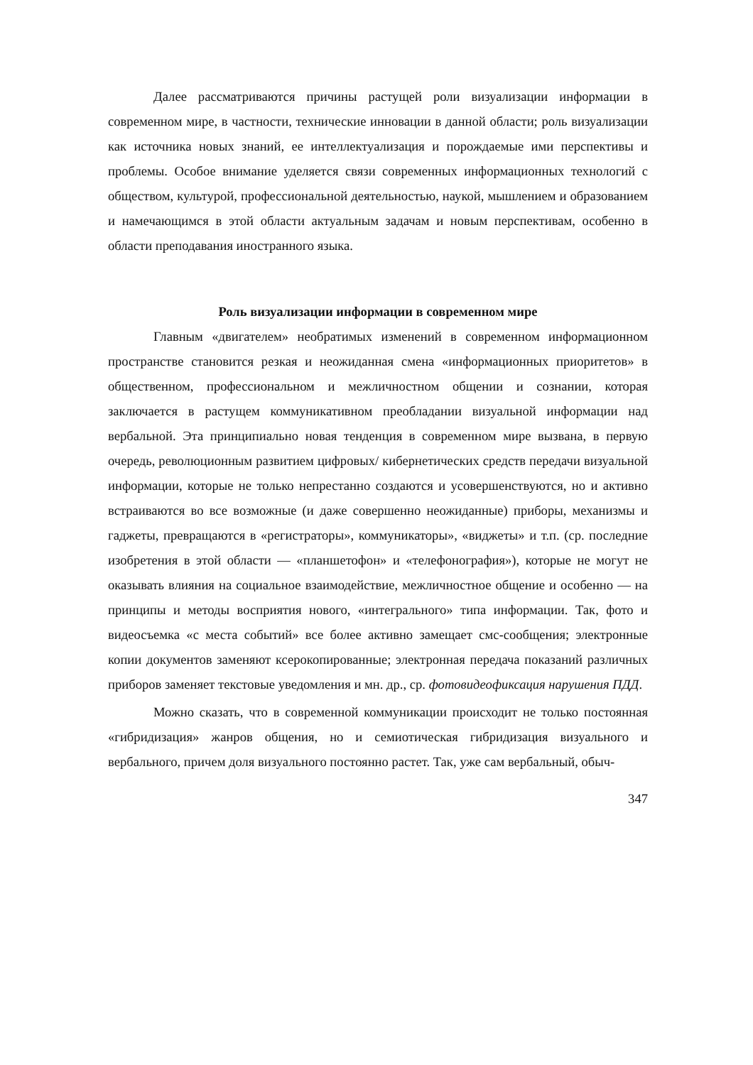Далее рассматриваются причины растущей роли визуализации информации в современном мире, в частности, технические инновации в данной области; роль визуализации как источника новых знаний, ее интеллектуализация и порождаемые ими перспективы и проблемы. Особое внимание уделяется связи современных информационных технологий с обществом, культурой, профессиональной деятельностью, наукой, мышлением и образованием и намечающимся в этой области актуальным задачам и новым перспективам, особенно в области преподавания иностранного языка.
Роль визуализации информации в современном мире
Главным «двигателем» необратимых изменений в современном информационном пространстве становится резкая и неожиданная смена «информационных приоритетов» в общественном, профессиональном и межличностном общении и сознании, которая заключается в растущем коммуникативном преобладании визуальной информации над вербальной. Эта принципиально новая тенденция в современном мире вызвана, в первую очередь, революционным развитием цифровых/ кибернетических средств передачи визуальной информации, которые не только непрестанно создаются и усовершенствуются, но и активно встраиваются во все возможные (и даже совершенно неожиданные) приборы, механизмы и гаджеты, превращаются в «регистраторы», коммуникаторы», «виджеты» и т.п. (ср. последние изобретения в этой области — «планшетофон» и «телефонография»), которые не могут не оказывать влияния на социальное взаимодействие, межличностное общение и особенно — на принципы и методы восприятия нового, «интегрального» типа информации. Так, фото и видеосъемка «с места событий» все более активно замещает смс-сообщения; электронные копии документов заменяют ксерокопированные; электронная передача показаний различных приборов заменяет текстовые уведомления и мн. др., ср. фотовидеофиксация нарушения ПДД.
Можно сказать, что в современной коммуникации происходит не только постоянная «гибридизация» жанров общения, но и семиотическая гибридизация визуального и вербального, причем доля визуального постоянно растет. Так, уже сам вербальный, обыч-
347